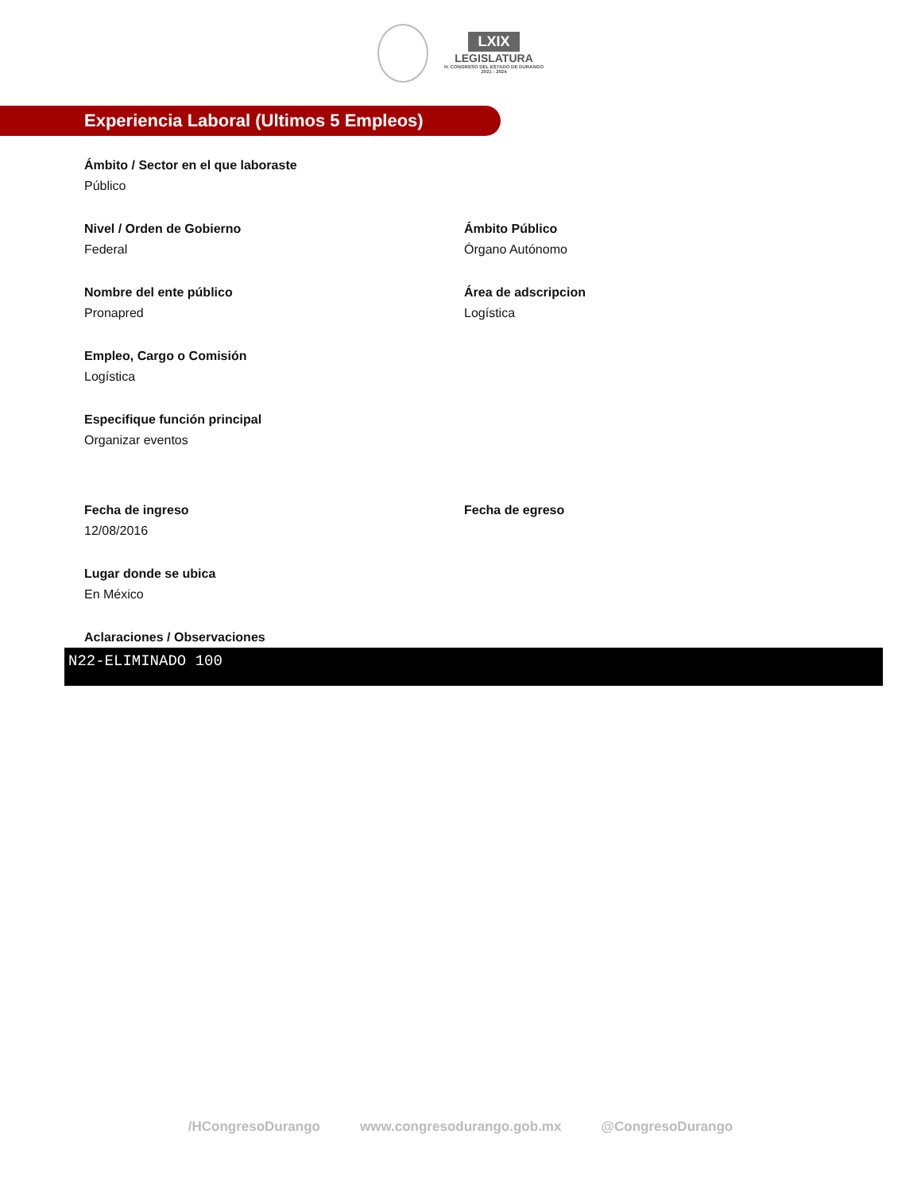LXIX
LEGISLATURA
H. CONGRESO DEL ESTADO DE DURANGO
2021 - 2024
Experiencia Laboral (Ultimos 5 Empleos)
Ámbito / Sector en el que laboraste
Público
Nivel / Orden de Gobierno
Federal
Ámbito Público
Órgano Autónomo
Nombre del ente público
Pronapred
Área de adscripcion
Logística
Empleo, Cargo o Comisión
Logística
Especifique función principal
Organizar eventos
Fecha de ingreso
12/08/2016
Fecha de egreso
Lugar donde se ubica
En México
Aclaraciones / Observaciones
N22-ELIMINADO 100
/HCongresoDurango www.congresodurango.gob.mx @CongresoDurango